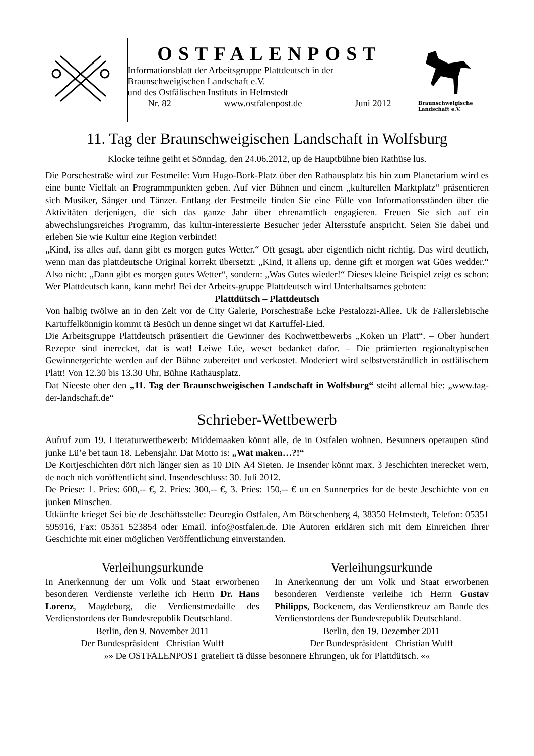OSTFALENPOST
Informationsblatt der Arbeitsgruppe Plattdeutsch in der
Braunschweigischen Landschaft e.V.
und des Ostfälischen Instituts in Helmstedt
Nr. 82 www.ostfalenpost.de Juni 2012
Braunschweigische
Landschaft e.V.
11. Tag der Braunschweigischen Landschaft in Wolfsburg
Klocke teihne geiht et Sönndag, den 24.06.2012, up de Hauptbühne bien Rathüse lus.
Die Porschestraße wird zur Festmeile: Vom Hugo-Bork-Platz über den Rathausplatz bis hin zum Planetarium wird es eine bunte Vielfalt an Programmpunkten geben. Auf vier Bühnen und einem „kulturellen Marktplatz“ präsentieren sich Musiker, Sänger und Tänzer. Entlang der Festmeile finden Sie eine Fülle von Informationsständen über die Aktivitäten derjenigen, die sich das ganze Jahr über ehrenamtlich engagieren. Freuen Sie sich auf ein abwechslungsreiches Programm, das kultur-interessierte Besucher jeder Altersstufe anspricht. Seien Sie dabei und erleben Sie wie Kultur eine Region verbindet!
„Kind, iss alles auf, dann gibt es morgen gutes Wetter.“ Oft gesagt, aber eigentlich nicht richtig. Das wird deutlich, wenn man das plattdeutsche Original korrekt übersetzt: „Kind, it allens up, denne gift et morgen wat Gües wedder.“ Also nicht: „Dann gibt es morgen gutes Wetter“, sondern: „Was Gutes wieder!“ Dieses kleine Beispiel zeigt es schon: Wer Plattdeutsch kann, kann mehr! Bei der Arbeits-gruppe Plattdeutsch wird Unterhaltsames geboten:
Plattdütsch – Plattdeutsch
Von halbig twölwe an in den Zelt vor de City Galerie, Porschestraße Ecke Pestalozzi-Allee. Uk de Fallerslebische Kartuffelkönnigin kommt tä Besüch un denne singet wi dat Kartuffel-Lied.
Die Arbeitsgruppe Plattdeutsch präsentiert die Gewinner des Kochwettbewerbs „Koken un Platt“. – Ober hundert Rezepte sind inerecket, dat is wat! Leiwe Lüe, weset bedanket dafor. – Die prämierten regionaltypischen Gewinnergerichte werden auf der Bühne zubereitet und verkostet. Moderiert wird selbstverständlich in ostfälischem Platt! Von 12.30 bis 13.30 Uhr, Bühne Rathausplatz.
Dat Nieeste ober den „11. Tag der Braunschweigischen Landschaft in Wolfsburg“ steiht allemal bie: „www.tag-der-landschaft.de“
Schrieber-Wettbewerb
Aufruf zum 19. Literaturwettbewerb: Middemaaken könnt alle, de in Ostfalen wohnen. Besunners operaupen sünd junke Lü’e bet taun 18. Lebensjahr. Dat Motto is: „Wat maken…?!“
De Kortjeschichten dört nich länger sien as 10 DIN A4 Sieten. Je Insender könnt max. 3 Jeschichten inerecket wern, de noch nich voröffentlicht sind. Insendeschluss: 30. Juli 2012.
De Priese: 1. Pries: 600,-- €, 2. Pries: 300,-- €, 3. Pries: 150,-- € un en Sunnerpries for de beste Jeschichte von en junken Minschen.
Utkünfte krieget Sei bie de Jeschäftsstelle: Deuregio Ostfalen, Am Bötschenberg 4, 38350 Helmstedt, Telefon: 05351 595916, Fax: 05351 523854 oder Email. info@ostfalen.de. Die Autoren erklären sich mit dem Einreichen Ihrer Geschichte mit einer möglichen Veröffentlichung einverstanden.
Verleihungsurkunde
In Anerkennung der um Volk und Staat erworbenen besonderen Verdienste verleihe ich Herrn Dr. Hans Lorenz, Magdeburg, die Verdienstmedaille des Verdienstordens der Bundesrepublik Deutschland.
Berlin, den 9. November 2011
Der Bundespräsident Christian Wulff
Verleihungsurkunde
In Anerkennung der um Volk und Staat erworbenen besonderen Verdienste verleihe ich Herrn Gustav Philipps, Bockenem, das Verdienstkreuz am Bande des Verdienstordens der Bundesrepublik Deutschland.
Berlin, den 19. Dezember 2011
Der Bundespräsident Christian Wulff
»» De OSTFALENPOST grateliert tä düsse besonnere Ehrungen, uk for Plattdütsch. ««